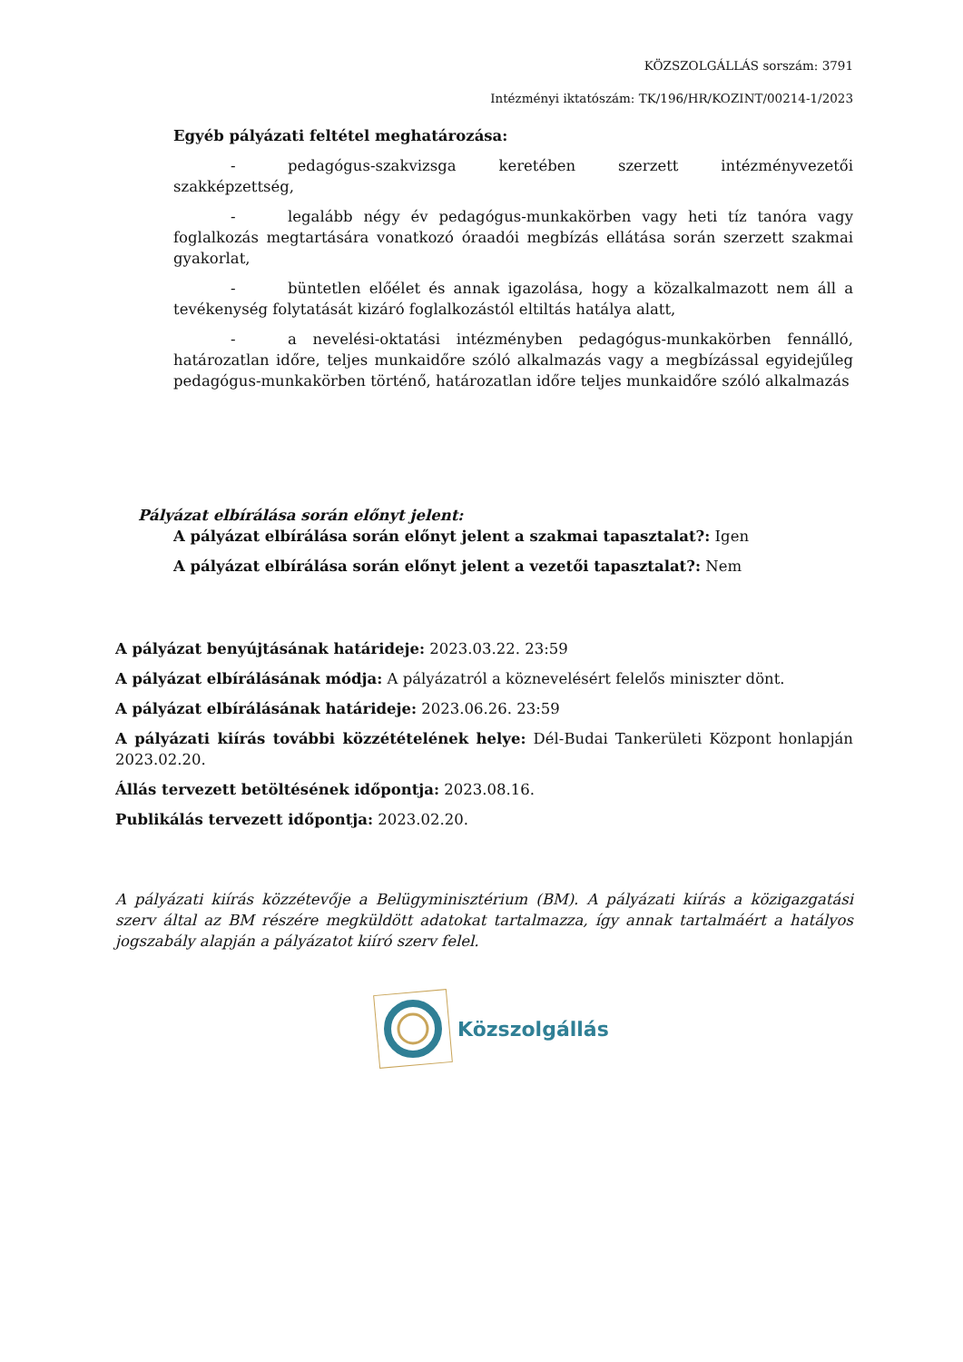KÖZSZOLGÁLLÁS sorszám: 3791
Intézményi iktatószám: TK/196/HR/KOZINT/00214-1/2023
Egyéb pályázati feltétel meghatározása:
- pedagógus-szakvizsga keretében szerzett intézményvezetői szakképzettség,
- legalább négy év pedagógus-munkakörben vagy heti tíz tanóra vagy foglalkozás megtartására vonatkozó óraadói megbízás ellátása során szerzett szakmai gyakorlat,
- büntetlen előélet és annak igazolása, hogy a közalkalmazott nem áll a tevékenység folytatását kizáró foglalkozástól eltiltás hatálya alatt,
- a nevelési-oktatási intézményben pedagógus-munkakörben fennálló, határozatlan időre, teljes munkaidőre szóló alkalmazás vagy a megbízással egyidejűleg pedagógus-munkakörben történő, határozatlan időre teljes munkaidőre szóló alkalmazás
Pályázat elbírálása során előnyt jelent:
A pályázat elbírálása során előnyt jelent a szakmai tapasztalat?: Igen
A pályázat elbírálása során előnyt jelent a vezetői tapasztalat?: Nem
A pályázat benyújtásának határideje: 2023.03.22. 23:59
A pályázat elbírálásának módja: A pályázatról a köznevelésért felelős miniszter dönt.
A pályázat elbírálásának határideje: 2023.06.26. 23:59
A pályázati kiírás további közzétételének helye: Dél-Budai Tankerületi Központ honlapján 2023.02.20.
Állás tervezett betöltésének időpontja: 2023.08.16.
Publikálás tervezett időpontja: 2023.02.20.
A pályázati kiírás közzétevője a Belügyminisztérium (BM). A pályázati kiírás a közigazgatási szerv által az BM részére megküldött adatokat tartalmazza, így annak tartalmáért a hatályos jogszabály alapján a pályázatot kiíró szerv felel.
Közszolgállás